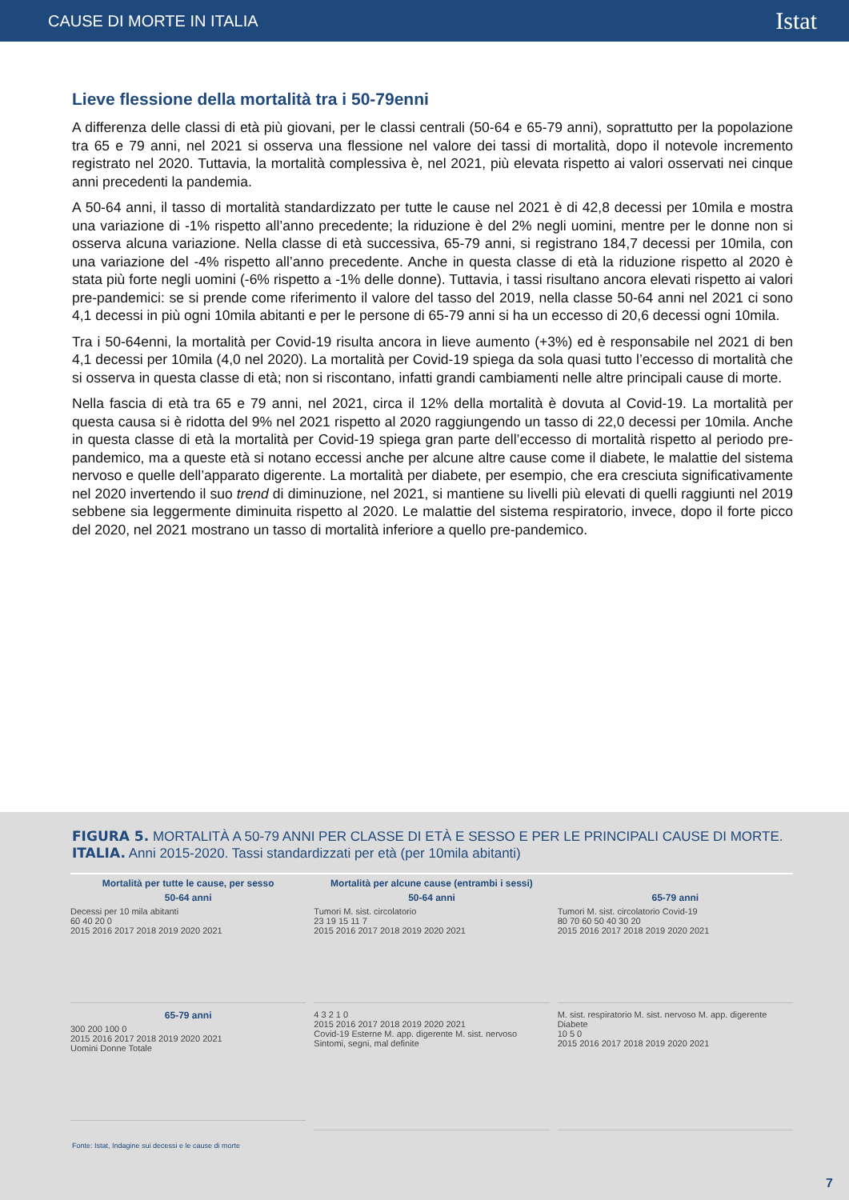CAUSE DI MORTE IN ITALIA Istat
Lieve flessione della mortalità tra i 50-79enni
A differenza delle classi di età più giovani, per le classi centrali (50-64 e 65-79 anni), soprattutto per la popolazione tra 65 e 79 anni, nel 2021 si osserva una flessione nel valore dei tassi di mortalità, dopo il notevole incremento registrato nel 2020. Tuttavia, la mortalità complessiva è, nel 2021, più elevata rispetto ai valori osservati nei cinque anni precedenti la pandemia.
A 50-64 anni, il tasso di mortalità standardizzato per tutte le cause nel 2021 è di 42,8 decessi per 10mila e mostra una variazione di -1% rispetto all’anno precedente; la riduzione è del 2% negli uomini, mentre per le donne non si osserva alcuna variazione. Nella classe di età successiva, 65-79 anni, si registrano 184,7 decessi per 10mila, con una variazione del -4% rispetto all’anno precedente. Anche in questa classe di età la riduzione rispetto al 2020 è stata più forte negli uomini (-6% rispetto a -1% delle donne). Tuttavia, i tassi risultano ancora elevati rispetto ai valori pre-pandemici: se si prende come riferimento il valore del tasso del 2019, nella classe 50-64 anni nel 2021 ci sono 4,1 decessi in più ogni 10mila abitanti e per le persone di 65-79 anni si ha un eccesso di 20,6 decessi ogni 10mila.
Tra i 50-64enni, la mortalità per Covid-19 risulta ancora in lieve aumento (+3%) ed è responsabile nel 2021 di ben 4,1 decessi per 10mila (4,0 nel 2020). La mortalità per Covid-19 spiega da sola quasi tutto l’eccesso di mortalità che si osserva in questa classe di età; non si riscontano, infatti grandi cambiamenti nelle altre principali cause di morte.
Nella fascia di età tra 65 e 79 anni, nel 2021, circa il 12% della mortalità è dovuta al Covid-19. La mortalità per questa causa si è ridotta del 9% nel 2021 rispetto al 2020 raggiungendo un tasso di 22,0 decessi per 10mila. Anche in questa classe di età la mortalità per Covid-19 spiega gran parte dell’eccesso di mortalità rispetto al periodo pre-pandemico, ma a queste età si notano eccessi anche per alcune altre cause come il diabete, le malattie del sistema nervoso e quelle dell’apparato digerente. La mortalità per diabete, per esempio, che era cresciuta significativamente nel 2020 invertendo il suo trend di diminuzione, nel 2021, si mantiene su livelli più elevati di quelli raggiunti nel 2019 sebbene sia leggermente diminuita rispetto al 2020. Le malattie del sistema respiratorio, invece, dopo il forte picco del 2020, nel 2021 mostrano un tasso di mortalità inferiore a quello pre-pandemico.
FIGURA 5. MORTALITÀ A 50-79 ANNI PER CLASSE DI ETÀ E SESSO E PER LE PRINCIPALI CAUSE DI MORTE. ITALIA. Anni 2015-2020. Tassi standardizzati per età (per 10mila abitanti)
Mortalità per tutte le cause, per sesso
50-64 anni
Decessi per 10 mila abitanti
60 40 20 0
2015 2016 2017 2018 2019 2020 2021
65-79 anni
300 200 100 0
2015 2016 2017 2018 2019 2020 2021
Uomini Donne Totale
Mortalità per alcune cause (entrambi i sessi)
50-64 anni
Tumori M. sist. circolatorio
23 19 15 11 7
2015 2016 2017 2018 2019 2020 2021
4 3 2 1 0
2015 2016 2017 2018 2019 2020 2021
Covid-19 Esterne M. app. digerente M. sist. nervoso Sintomi, segni, mal definite
65-79 anni
Tumori M. sist. circolatorio Covid-19
80 70 60 50 40 30 20
2015 2016 2017 2018 2019 2020 2021
M. sist. respiratorio M. sist. nervoso M. app. digerente Diabete
10 5 0
2015 2016 2017 2018 2019 2020 2021
Fonte: Istat, Indagine sui decessi e le cause di morte
7